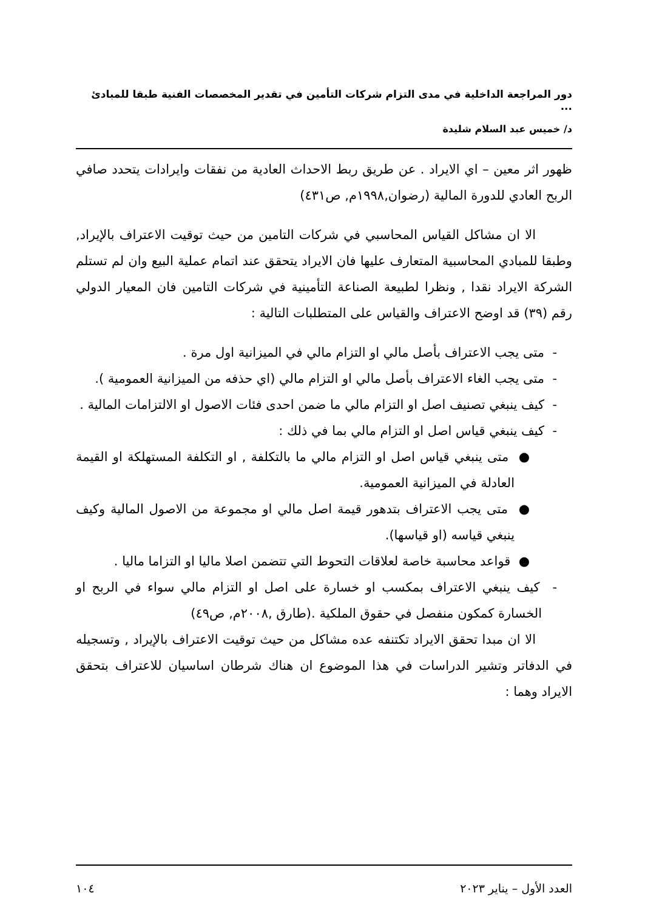دور المراجعة الداخلية في مدى التزام شركات التأمين في تقدير المخصصات الفنية طبقا للمبادئ ...
د/ خميس عبد السلام شليدة
ظهور اثر معين – اي الايراد . عن طريق ربط الاحداث العادية من نفقات وايرادات يتحدد صافي الربح العادي للدورة المالية (رضوان,١٩٩٨م, ص٤٣١)
الا ان مشاكل القياس المحاسبي في شركات التامين من حيث توقيت الاعتراف بالإيراد, وطبقا للمبادي المحاسبية المتعارف عليها فان الايراد يتحقق عند اتمام عملية البيع وان لم تستلم الشركة الايراد نقدا , ونظرا لطبيعة الصناعة التأمينية في شركات التامين فان المعيار الدولي رقم (٣٩) قد اوضح الاعتراف والقياس على المتطلبات التالية :
- متى يجب الاعتراف بأصل مالي او التزام مالي في الميزانية اول مرة .
- متى يجب الغاء الاعتراف بأصل مالي او التزام مالي (اي حذفه من الميزانية العمومية ).
- كيف ينبغي تصنيف اصل او التزام مالي ما ضمن احدى فئات الاصول او الالتزامات المالية .
- كيف ينبغي قياس اصل او التزام مالي بما في ذلك :
● متى ينبغي قياس اصل او التزام مالي ما بالتكلفة , او التكلفة المستهلكة او القيمة العادلة في الميزانية العمومية.
● متى يجب الاعتراف بتدهور قيمة اصل مالي او مجموعة من الاصول المالية وكيف ينبغي قياسه (او قياسها).
● قواعد محاسبة خاصة لعلاقات التحوط التي تتضمن اصلا ماليا او التزاما ماليا .
- كيف ينبغي الاعتراف بمكسب او خسارة على اصل او التزام مالي سواء في الربح او الخسارة كمكون منفصل في حقوق الملكية .(طارق ,٢٠٠٨م, ص٤٩)
الا ان مبدا تحقق الايراد تكتنفه عده مشاكل من حيث توقيت الاعتراف بالإيراد , وتسجيله في الدفاتر وتشير الدراسات في هذا الموضوع ان هناك شرطان اساسيان للاعتراف بتحقق الايراد وهما :
العدد الأول – يناير ٢٠٢٣ ١٠٤